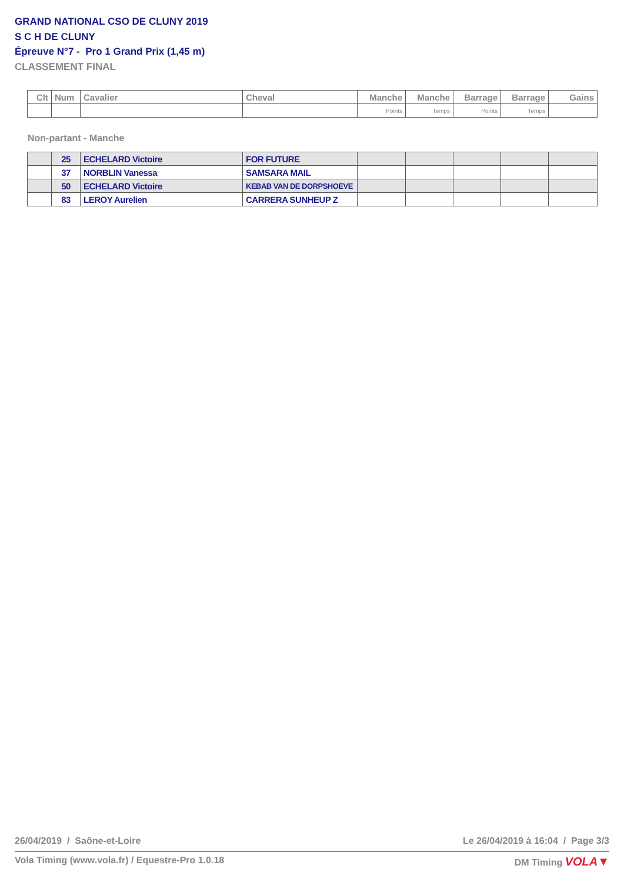GRAND NATIONAL CSO DE CLUNY 2019
S C H DE CLUNY
Épreuve N°7 - Pro 1 Grand Prix (1,45 m)
CLASSEMENT FINAL
| Clt | Num | Cavalier | Cheval | Manche | Manche | Barrage | Barrage | Gains |
| --- | --- | --- | --- | --- | --- | --- | --- | --- |
| | | | | Points | Temps | Points | Temps | |
Non-partant - Manche
| | 25 | ECHELARD Victoire | FOR FUTURE | | | | | |
| | 37 | NORBLIN Vanessa | SAMSARA MAIL | | | | | |
| | 50 | ECHELARD Victoire | KEBAB VAN DE DORPSHOEVE | | | | | |
| | 83 | LEROY Aurelien | CARRERA SUNHEUP Z | | | | | |
26/04/2019 / Saône-et-Loire Le 26/04/2019 à 16:04 / Page 3/3
Vola Timing (www.vola.fr) / Equestre-Pro 1.0.18 DM Timing VOLA▼